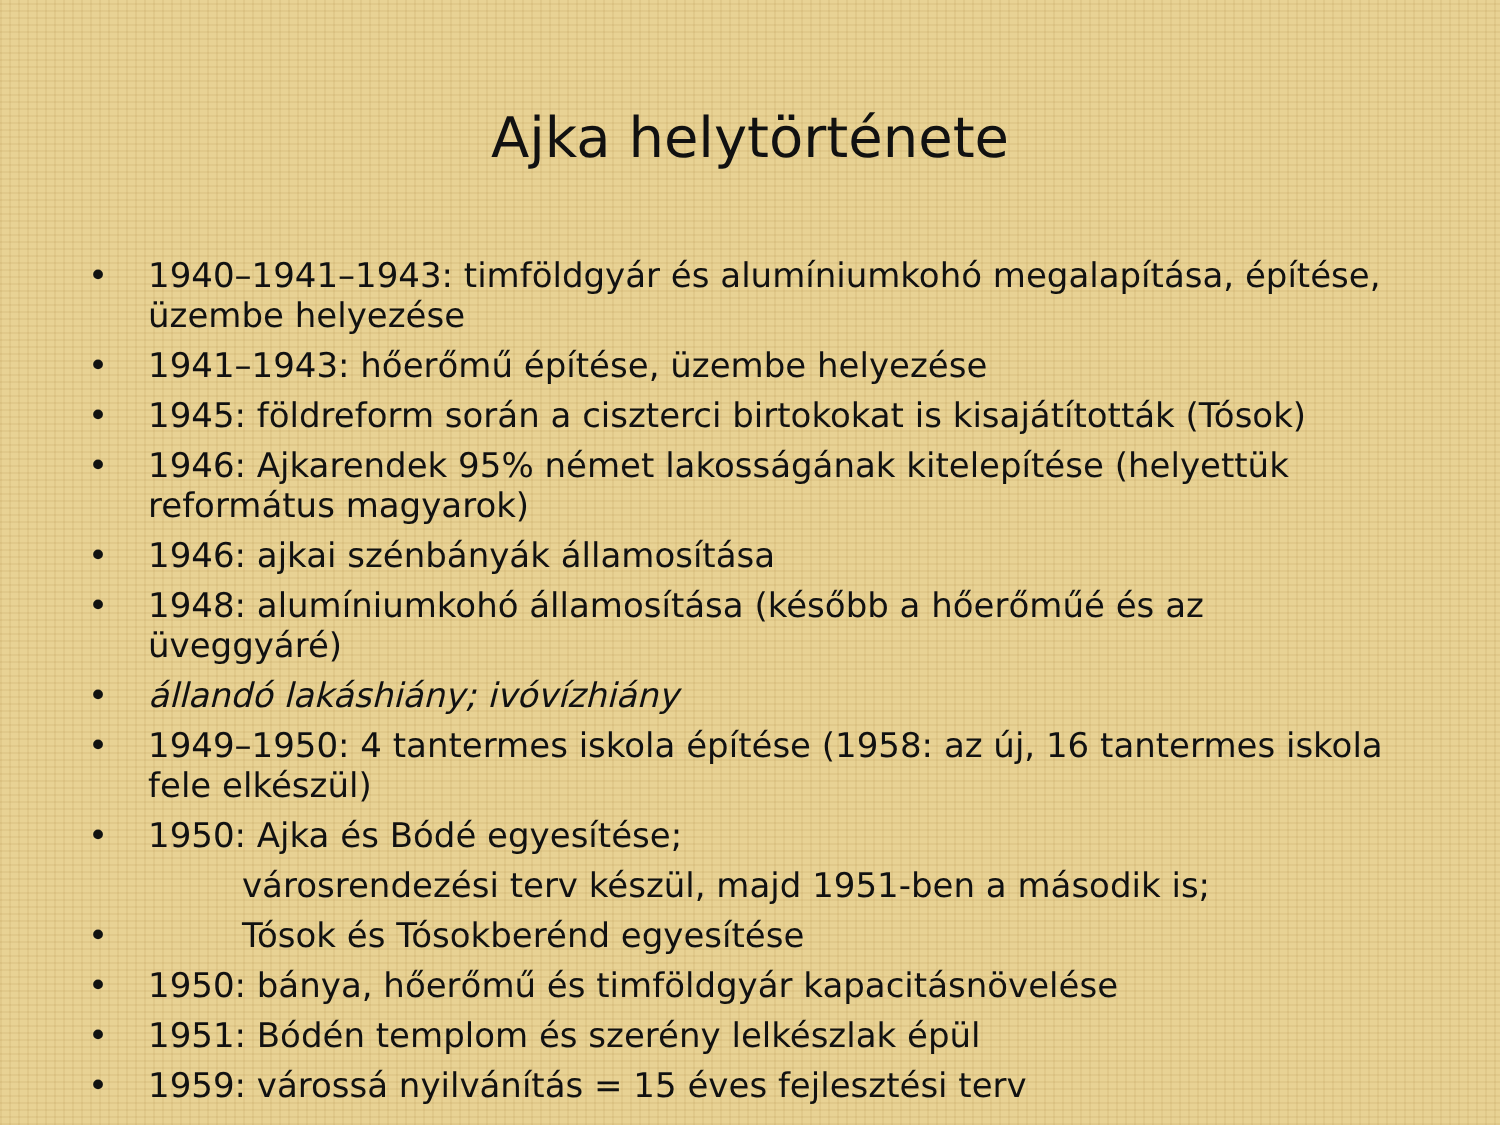Ajka helytörténete
• 1940–1941–1943: timföldgyár és alumíniumkohó megalapítása, építése, üzembe helyezése
• 1941–1943: hőerőmű építése, üzembe helyezése
• 1945: földreform során a ciszterci birtokokat is kisajátították (Tósok)
• 1946: Ajkarendek 95% német lakosságának kitelepítése (helyettük református magyarok)
• 1946: ajkai szénbányák államosítása
• 1948: alumíniumkohó államosítása (később a hőerőműé és az üveggyáré)
• állandó lakáshiány; ivóvízhiány
• 1949–1950: 4 tantermes iskola építése (1958: az új, 16 tantermes iskola fele elkészül)
• 1950: Ajka és Bódé egyesítése;
városrendezési terv készül, majd 1951-ben a második is;
• Tósok és Tósokberénd egyesítése
• 1950: bánya, hőerőmű és timföldgyár kapacitásnövelése
• 1951: Bódén templom és szerény lelkészlak épül
• 1959: várossá nyilvánítás = 15 éves fejlesztési terv